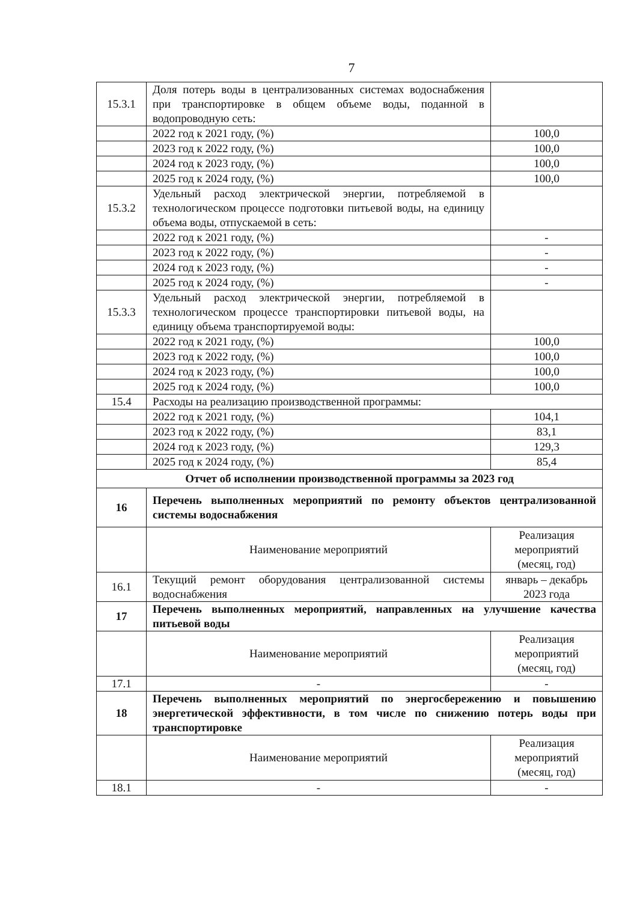7
| 15.3.1 | Доля потерь воды в централизованных системах водоснабжения при транспортировке в общем объеме воды, поданной в водопроводную сеть: | |
| | 2022 год к 2021 году, (%) | 100,0 |
| | 2023 год к 2022 году, (%) | 100,0 |
| | 2024 год к 2023 году, (%) | 100,0 |
| | 2025 год к 2024 году, (%) | 100,0 |
| 15.3.2 | Удельный расход электрической энергии, потребляемой в технологическом процессе подготовки питьевой воды, на единицу объема воды, отпускаемой в сеть: | |
| | 2022 год к 2021 году, (%) | - |
| | 2023 год к 2022 году, (%) | - |
| | 2024 год к 2023 году, (%) | - |
| | 2025 год к 2024 году, (%) | - |
| 15.3.3 | Удельный расход электрической энергии, потребляемой в технологическом процессе транспортировки питьевой воды, на единицу объема транспортируемой воды: | |
| | 2022 год к 2021 году, (%) | 100,0 |
| | 2023 год к 2022 году, (%) | 100,0 |
| | 2024 год к 2023 году, (%) | 100,0 |
| | 2025 год к 2024 году, (%) | 100,0 |
| 15.4 | Расходы на реализацию производственной программы: | |
| | 2022 год к 2021 году, (%) | 104,1 |
| | 2023 год к 2022 году, (%) | 83,1 |
| | 2024 год к 2023 году, (%) | 129,3 |
| | 2025 год к 2024 году, (%) | 85,4 |
| Отчет об исполнении производственной программы за 2023 год | | |
| 16 | Перечень выполненных мероприятий по ремонту объектов централизованной системы водоснабжения | |
| | Наименование мероприятий | Реализация мероприятий (месяц, год) |
| 16.1 | Текущий ремонт оборудования централизованной системы водоснабжения | январь – декабрь 2023 года |
| 17 | Перечень выполненных мероприятий, направленных на улучшение качества питьевой воды | |
| | Наименование мероприятий | Реализация мероприятий (месяц, год) |
| 17.1 | - | - |
| 18 | Перечень выполненных мероприятий по энергосбережению и повышению энергетической эффективности, в том числе по снижению потерь воды при транспортировке | |
| | Наименование мероприятий | Реализация мероприятий (месяц, год) |
| 18.1 | - | - |